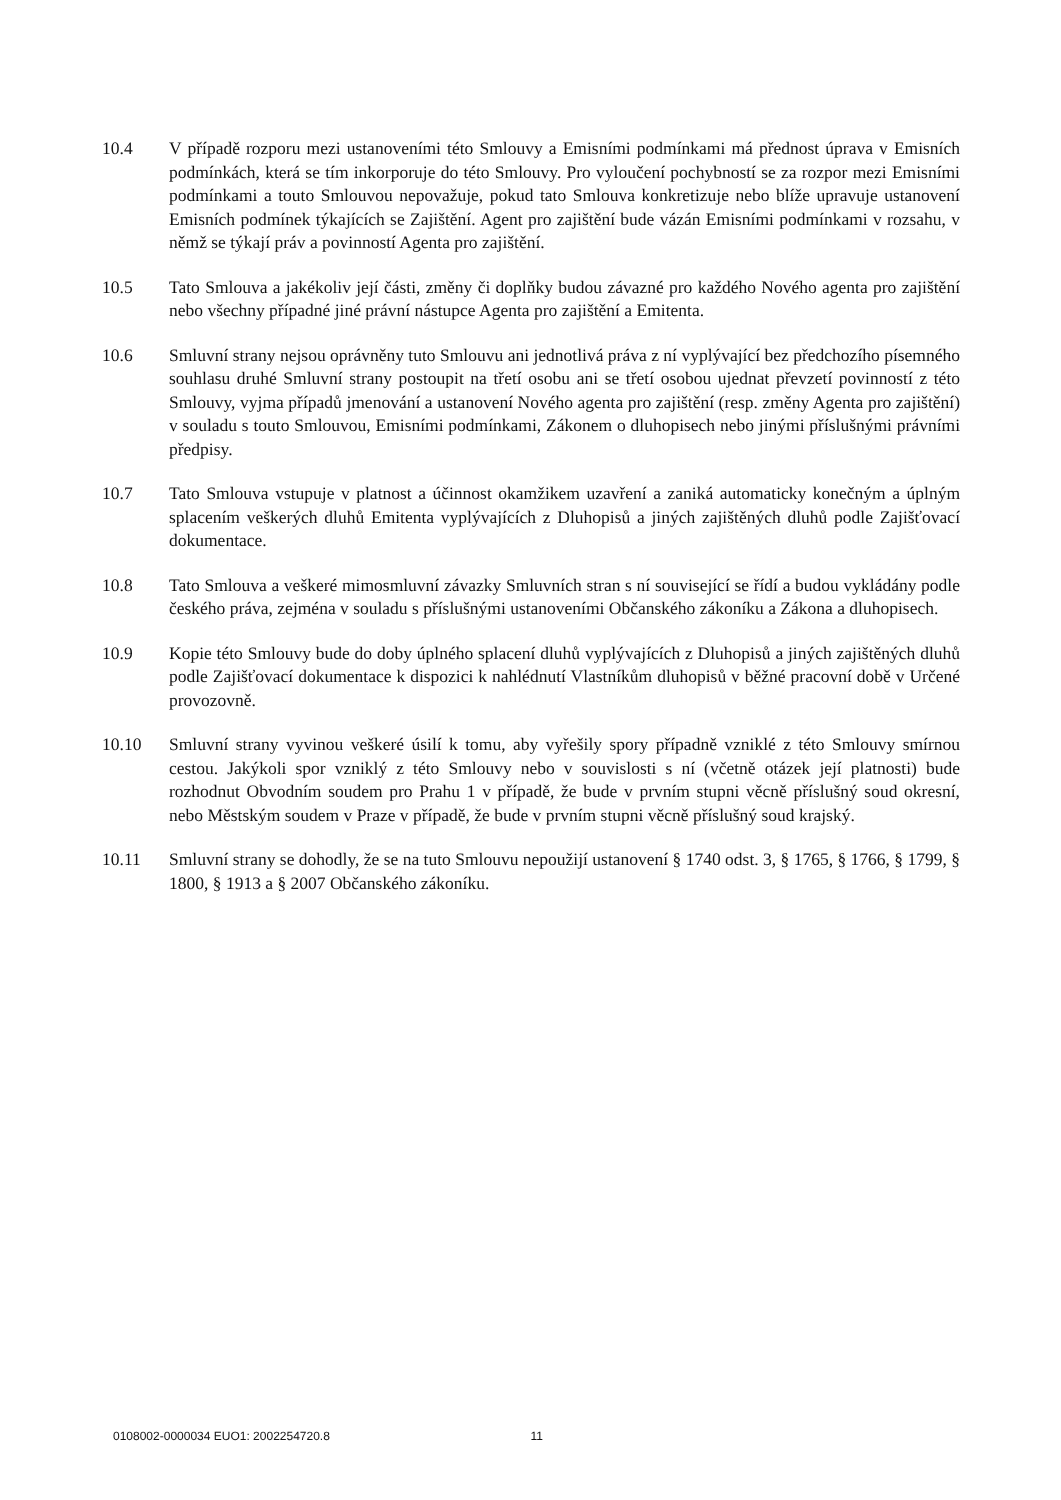10.4 V případě rozporu mezi ustanoveními této Smlouvy a Emisními podmínkami má přednost úprava v Emisních podmínkách, která se tím inkorporuje do této Smlouvy. Pro vyloučení pochybností se za rozpor mezi Emisními podmínkami a touto Smlouvou nepovažuje, pokud tato Smlouva konkretizuje nebo blíže upravuje ustanovení Emisních podmínek týkajících se Zajištění. Agent pro zajištění bude vázán Emisními podmínkami v rozsahu, v němž se týkají práv a povinností Agenta pro zajištění.
10.5 Tato Smlouva a jakékoliv její části, změny či doplňky budou závazné pro každého Nového agenta pro zajištění nebo všechny případné jiné právní nástupce Agenta pro zajištění a Emitenta.
10.6 Smluvní strany nejsou oprávněny tuto Smlouvu ani jednotlivá práva z ní vyplývající bez předchozího písemného souhlasu druhé Smluvní strany postoupit na třetí osobu ani se třetí osobou ujednat převzetí povinností z této Smlouvy, vyjma případů jmenování a ustanovení Nového agenta pro zajištění (resp. změny Agenta pro zajištění) v souladu s touto Smlouvou, Emisními podmínkami, Zákonem o dluhopisech nebo jinými příslušnými právními předpisy.
10.7 Tato Smlouva vstupuje v platnost a účinnost okamžikem uzavření a zaniká automaticky konečným a úplným splacením veškerých dluhů Emitenta vyplývajících z Dluhopisů a jiných zajištěných dluhů podle Zajišťovací dokumentace.
10.8 Tato Smlouva a veškeré mimosmluvní závazky Smluvních stran s ní související se řídí a budou vykládány podle českého práva, zejména v souladu s příslušnými ustanoveními Občanského zákoníku a Zákona a dluhopisech.
10.9 Kopie této Smlouvy bude do doby úplného splacení dluhů vyplývajících z Dluhopisů a jiných zajištěných dluhů podle Zajišťovací dokumentace k dispozici k nahlédnutí Vlastníkům dluhopisů v běžné pracovní době v Určené provozovně.
10.10 Smluvní strany vyvinou veškeré úsilí k tomu, aby vyřešily spory případně vzniklé z této Smlouvy smírnou cestou. Jakýkoli spor vzniklý z této Smlouvy nebo v souvislosti s ní (včetně otázek její platnosti) bude rozhodnut Obvodním soudem pro Prahu 1 v případě, že bude v prvním stupni věcně příslušný soud okresní, nebo Městským soudem v Praze v případě, že bude v prvním stupni věcně příslušný soud krajský.
10.11 Smluvní strany se dohodly, že se na tuto Smlouvu nepoužijí ustanovení § 1740 odst. 3, § 1765, § 1766, § 1799, § 1800, § 1913 a § 2007 Občanského zákoníku.
0108002-0000034 EUO1: 2002254720.8 11